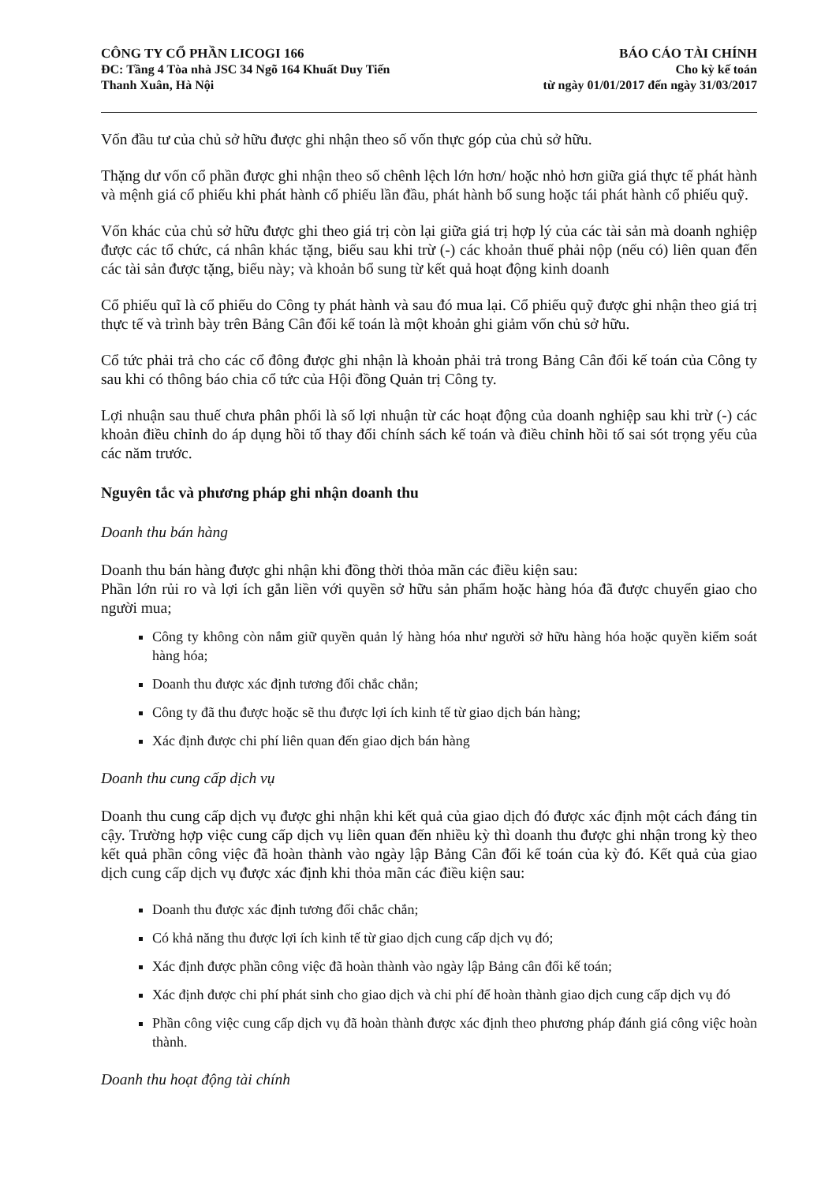CÔNG TY CỔ PHẦN LICOGI 166
ĐC: Tầng 4 Tòa nhà JSC 34 Ngõ 164 Khuất Duy Tiến
Thanh Xuân, Hà Nội
BÁO CÁO TÀI CHÍNH
Cho kỳ kế toán
từ ngày 01/01/2017 đến ngày 31/03/2017
Vốn đầu tư của chủ sở hữu được ghi nhận theo số vốn thực góp của chủ sở hữu.
Thặng dư vốn cổ phần được ghi nhận theo số chênh lệch lớn hơn/ hoặc nhỏ hơn giữa giá thực tế phát hành và mệnh giá cổ phiếu khi phát hành cổ phiếu lần đầu, phát hành bổ sung hoặc tái phát hành cổ phiếu quỹ.
Vốn khác của chủ sở hữu được ghi theo giá trị còn lại giữa giá trị hợp lý của các tài sản mà doanh nghiệp được các tổ chức, cá nhân khác tặng, biếu sau khi trừ (-) các khoản thuế phải nộp (nếu có) liên quan đến các tài sản được tặng, biếu này; và khoản bổ sung từ kết quả hoạt động kinh doanh
Cổ phiếu quĩ là cổ phiếu do Công ty phát hành và sau đó mua lại. Cổ phiếu quỹ được ghi nhận theo giá trị thực tế và trình bày trên Bảng Cân đối kế toán là một khoản ghi giảm vốn chủ sở hữu.
Cổ tức phải trả cho các cổ đông được ghi nhận là khoản phải trả trong Bảng Cân đối kế toán của Công ty sau khi có thông báo chia cổ tức của Hội đồng Quản trị Công ty.
Lợi nhuận sau thuế chưa phân phối là số lợi nhuận từ các hoạt động của doanh nghiệp sau khi trừ (-) các khoản điều chỉnh do áp dụng hồi tố thay đổi chính sách kế toán và điều chỉnh hồi tố sai sót trọng yếu của các năm trước.
Nguyên tắc và phương pháp ghi nhận doanh thu
Doanh thu bán hàng
Doanh thu bán hàng được ghi nhận khi đồng thời thỏa mãn các điều kiện sau:
Phần lớn rủi ro và lợi ích gắn liền với quyền sở hữu sản phẩm hoặc hàng hóa đã được chuyển giao cho người mua;
Công ty không còn nắm giữ quyền quản lý hàng hóa như người sở hữu hàng hóa hoặc quyền kiểm soát hàng hóa;
Doanh thu được xác định tương đối chắc chắn;
Công ty đã thu được hoặc sẽ thu được lợi ích kinh tế từ giao dịch bán hàng;
Xác định được chi phí liên quan đến giao dịch bán hàng
Doanh thu cung cấp dịch vụ
Doanh thu cung cấp dịch vụ được ghi nhận khi kết quả của giao dịch đó được xác định một cách đáng tin cậy. Trường hợp việc cung cấp dịch vụ liên quan đến nhiều kỳ thì doanh thu được ghi nhận trong kỳ theo kết quả phần công việc đã hoàn thành vào ngày lập Bảng Cân đối kế toán của kỳ đó. Kết quả của giao dịch cung cấp dịch vụ được xác định khi thỏa mãn các điều kiện sau:
Doanh thu được xác định tương đối chắc chắn;
Có khả năng thu được lợi ích kinh tế từ giao dịch cung cấp dịch vụ đó;
Xác định được phần công việc đã hoàn thành vào ngày lập Bảng cân đối kế toán;
Xác định được chi phí phát sinh cho giao dịch và chi phí để hoàn thành giao dịch cung cấp dịch vụ đó
Phần công việc cung cấp dịch vụ đã hoàn thành được xác định theo phương pháp đánh giá công việc hoàn thành.
Doanh thu hoạt động tài chính